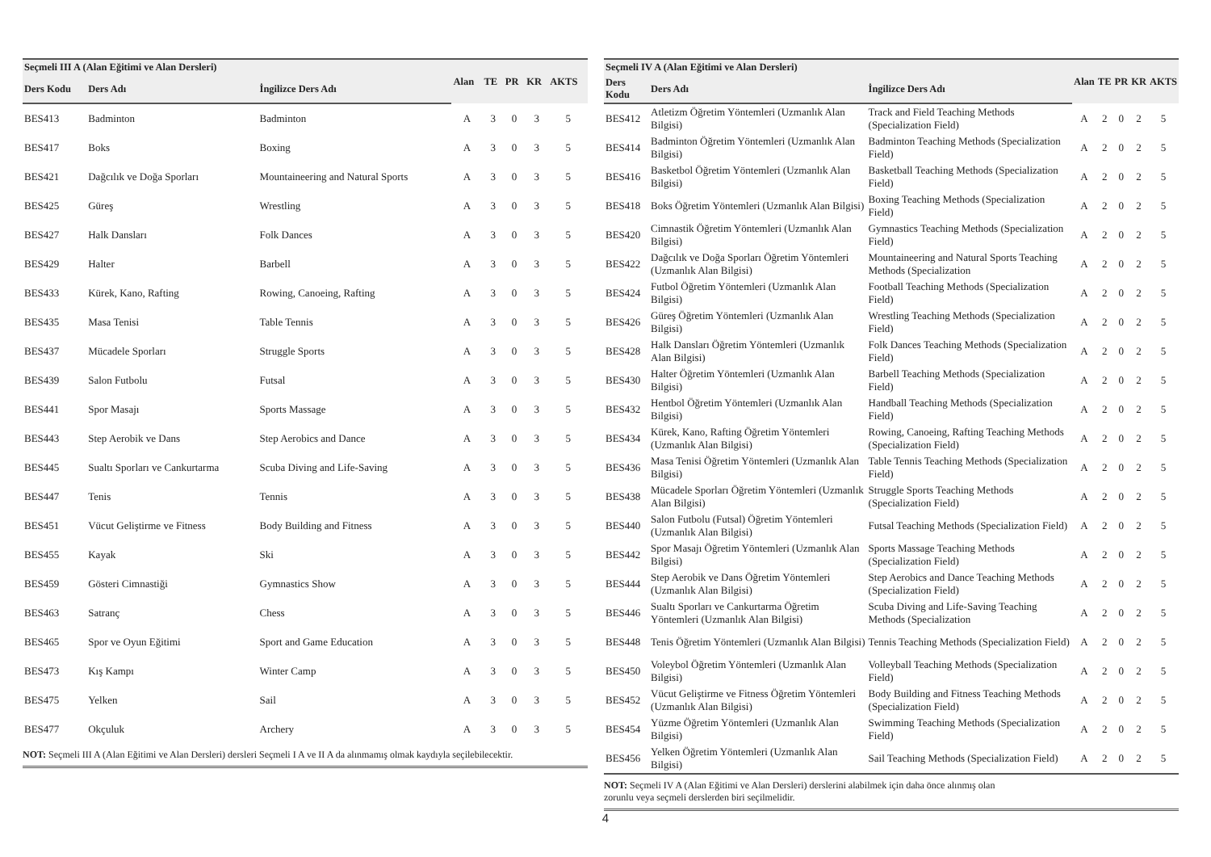| Seçmeli III A (Alan Eğitimi ve Alan Dersleri) | | | Alan | TE | PR | KR | AKTS |
| --- | --- | --- | --- | --- | --- | --- | --- |
| Ders Kodu | Ders Adı | İngilizce Ders Adı | | | | | |
| BES413 | Badminton | Badminton | A | 3 | 0 | 3 | 5 |
| BES417 | Boks | Boxing | A | 3 | 0 | 3 | 5 |
| BES421 | Dağcılık ve Doğa Sporları | Mountaineering and Natural Sports | A | 3 | 0 | 3 | 5 |
| BES425 | Güreş | Wrestling | A | 3 | 0 | 3 | 5 |
| BES427 | Halk Dansları | Folk Dances | A | 3 | 0 | 3 | 5 |
| BES429 | Halter | Barbell | A | 3 | 0 | 3 | 5 |
| BES433 | Kürek, Kano, Rafting | Rowing, Canoeing, Rafting | A | 3 | 0 | 3 | 5 |
| BES435 | Masa Tenisi | Table Tennis | A | 3 | 0 | 3 | 5 |
| BES437 | Mücadele Sporları | Struggle Sports | A | 3 | 0 | 3 | 5 |
| BES439 | Salon Futbolu | Futsal | A | 3 | 0 | 3 | 5 |
| BES441 | Spor Masajı | Sports Massage | A | 3 | 0 | 3 | 5 |
| BES443 | Step Aerobik ve Dans | Step Aerobics and Dance | A | 3 | 0 | 3 | 5 |
| BES445 | Sualtı Sporları ve Cankurtarma | Scuba Diving and Life-Saving | A | 3 | 0 | 3 | 5 |
| BES447 | Tenis | Tennis | A | 3 | 0 | 3 | 5 |
| BES451 | Vücut Geliştirme ve Fitness | Body Building and Fitness | A | 3 | 0 | 3 | 5 |
| BES455 | Kayak | Ski | A | 3 | 0 | 3 | 5 |
| BES459 | Gösteri Cimnastiği | Gymnastics Show | A | 3 | 0 | 3 | 5 |
| BES463 | Satranç | Chess | A | 3 | 0 | 3 | 5 |
| BES465 | Spor ve Oyun Eğitimi | Sport and Game Education | A | 3 | 0 | 3 | 5 |
| BES473 | Kış Kampı | Winter Camp | A | 3 | 0 | 3 | 5 |
| BES475 | Yelken | Sail | A | 3 | 0 | 3 | 5 |
| BES477 | Okçuluk | Archery | A | 3 | 0 | 3 | 5 |
NOT: Seçmeli III A (Alan Eğitimi ve Alan Dersleri) dersleri Seçmeli I A ve II A da alınmamış olmak kaydıyla seçilebilecektir.
| Seçmeli IV A (Alan Eğitimi ve Alan Dersleri) | | | Alan | TE | PR | KR | AKTS |
| --- | --- | --- | --- | --- | --- | --- | --- |
| Ders Kodu | Ders Adı | İngilizce Ders Adı | | | | | |
| BES412 | Atletizm Öğretim Yöntemleri (Uzmanlık Alan Bilgisi) | Track and Field Teaching Methods (Specialization Field) | A | 2 | 0 | 2 | 5 |
| BES414 | Badminton Öğretim Yöntemleri (Uzmanlık Alan Bilgisi) | Badminton Teaching Methods (Specialization Field) | A | 2 | 0 | 2 | 5 |
| BES416 | Basketbol Öğretim Yöntemleri (Uzmanlık Alan Bilgisi) | Basketball Teaching Methods (Specialization Field) | A | 2 | 0 | 2 | 5 |
| BES418 | Boks Öğretim Yöntemleri (Uzmanlık Alan Bilgisi) | Boxing Teaching Methods (Specialization Field) | A | 2 | 0 | 2 | 5 |
| BES420 | Cimnastik Öğretim Yöntemleri (Uzmanlık Alan Bilgisi) | Gymnastics Teaching Methods (Specialization Field) | A | 2 | 0 | 2 | 5 |
| BES422 | Dağcılık ve Doğa Sporları Öğretim Yöntemleri (Uzmanlık Alan Bilgisi) | Mountaineering and Natural Sports Teaching Methods (Specialization | A | 2 | 0 | 2 | 5 |
| BES424 | Futbol Öğretim Yöntemleri (Uzmanlık Alan Bilgisi) | Football Teaching Methods (Specialization Field) | A | 2 | 0 | 2 | 5 |
| BES426 | Güreş Öğretim Yöntemleri (Uzmanlık Alan Bilgisi) | Wrestling Teaching Methods (Specialization Field) | A | 2 | 0 | 2 | 5 |
| BES428 | Halk Dansları Öğretim Yöntemleri (Uzmanlık Alan Bilgisi) | Folk Dances Teaching Methods (Specialization Field) | A | 2 | 0 | 2 | 5 |
| BES430 | Halter Öğretim Yöntemleri (Uzmanlık Alan Bilgisi) | Barbell Teaching Methods (Specialization Field) | A | 2 | 0 | 2 | 5 |
| BES432 | Hentbol Öğretim Yöntemleri (Uzmanlık Alan Bilgisi) | Handball Teaching Methods (Specialization Field) | A | 2 | 0 | 2 | 5 |
| BES434 | Kürek, Kano, Rafting Öğretim Yöntemleri (Uzmanlık Alan Bilgisi) | Rowing, Canoeing, Rafting Teaching Methods (Specialization Field) | A | 2 | 0 | 2 | 5 |
| BES436 | Masa Tenisi Öğretim Yöntemleri (Uzmanlık Alan Bilgisi) | Table Tennis Teaching Methods (Specialization Field) | A | 2 | 0 | 2 | 5 |
| BES438 | Mücadele Sporları Öğretim Yöntemleri (Uzmanlık Alan Bilgisi) | Struggle Sports Teaching Methods (Specialization Field) | A | 2 | 0 | 2 | 5 |
| BES440 | Salon Futbolu (Futsal) Öğretim Yöntemleri (Uzmanlık Alan Bilgisi) | Futsal Teaching Methods (Specialization Field) | A | 2 | 0 | 2 | 5 |
| BES442 | Spor Masajı Öğretim Yöntemleri (Uzmanlık Alan Bilgisi) | Sports Massage Teaching Methods (Specialization Field) | A | 2 | 0 | 2 | 5 |
| BES444 | Step Aerobik ve Dans Öğretim Yöntemleri (Uzmanlık Alan Bilgisi) | Step Aerobics and Dance Teaching Methods (Specialization Field) | A | 2 | 0 | 2 | 5 |
| BES446 | Sualtı Sporları ve Cankurtarma Öğretim Yöntemleri (Uzmanlık Alan Bilgisi) | Scuba Diving and Life-Saving Teaching Methods (Specialization | A | 2 | 0 | 2 | 5 |
| BES448 | Tenis Öğretim Yöntemleri (Uzmanlık Alan Bilgisi) | Tennis Teaching Methods (Specialization Field) | A | 2 | 0 | 2 | 5 |
| BES450 | Voleybol Öğretim Yöntemleri (Uzmanlık Alan Bilgisi) | Volleyball Teaching Methods (Specialization Field) | A | 2 | 0 | 2 | 5 |
| BES452 | Vücut Geliştirme ve Fitness Öğretim Yöntemleri (Uzmanlık Alan Bilgisi) | Body Building and Fitness Teaching Methods (Specialization Field) | A | 2 | 0 | 2 | 5 |
| BES454 | Yüzme Öğretim Yöntemleri (Uzmanlık Alan Bilgisi) | Swimming Teaching Methods (Specialization Field) | A | 2 | 0 | 2 | 5 |
| BES456 | Yelken Öğretim Yöntemleri (Uzmanlık Alan Bilgisi) | Sail Teaching Methods (Specialization Field) | A | 2 | 0 | 2 | 5 |
NOT: Seçmeli IV A (Alan Eğitimi ve Alan Dersleri) derslerini alabilmek için daha önce alınmış olan
zorunlu veya seçmeli derslerden biri seçilmelidir.
4